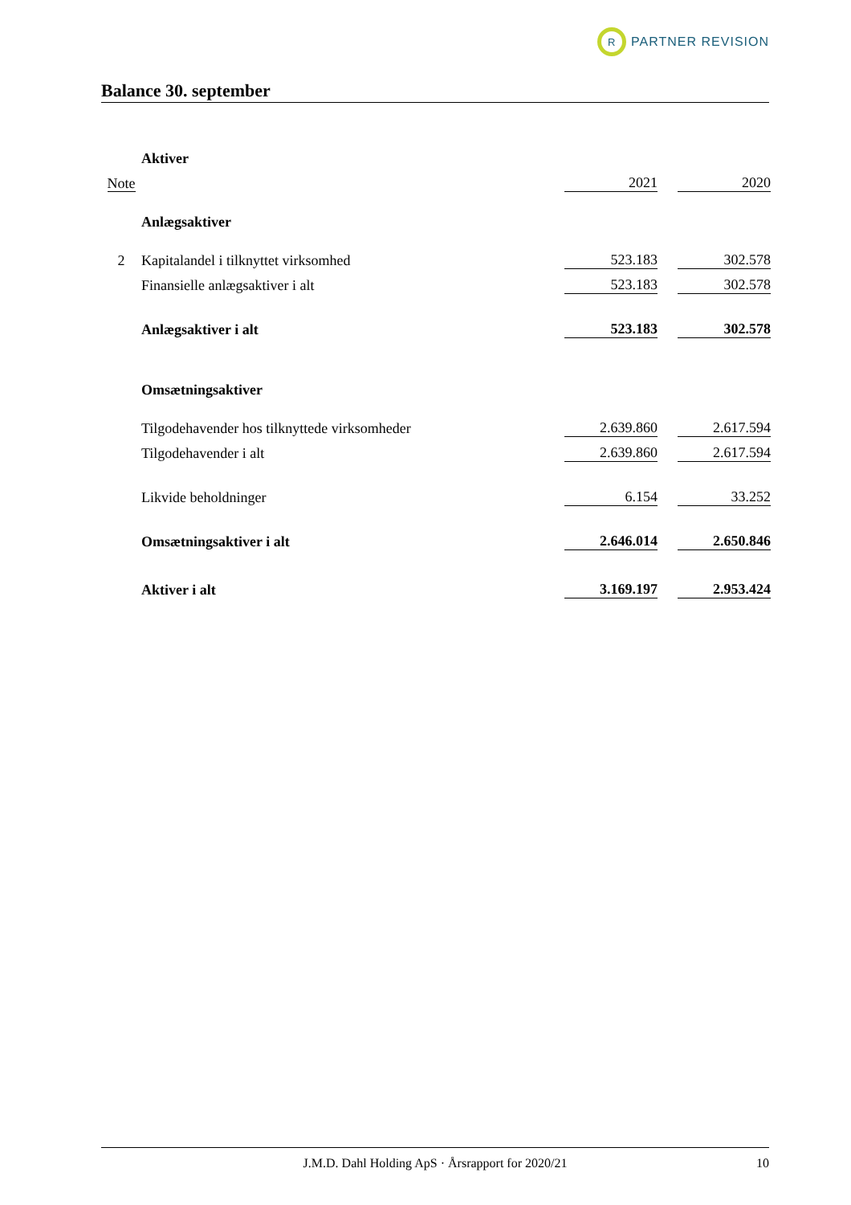R
PARTNER REVISION
Balance 30. september
| | Aktiver | | | |
| Note | | 2021 | | 2020 |
| | Anlægsaktiver | | | |
| 2 | Kapitalandel i tilknyttet virksomhed | 523.183 | | 302.578 |
| | Finansielle anlægsaktiver i alt | 523.183 | | 302.578 |
| | Anlægsaktiver i alt | 523.183 | | 302.578 |
| | Omsætningsaktiver | | | |
| | Tilgodehavender hos tilknyttede virksomheder | 2.639.860 | | 2.617.594 |
| | Tilgodehavender i alt | 2.639.860 | | 2.617.594 |
| | Likvide beholdninger | 6.154 | | 33.252 |
| | Omsætningsaktiver i alt | 2.646.014 | | 2.650.846 |
| | Aktiver i alt | 3.169.197 | | 2.953.424 |
J.M.D. Dahl Holding ApS · Årsrapport for 2020/21 10